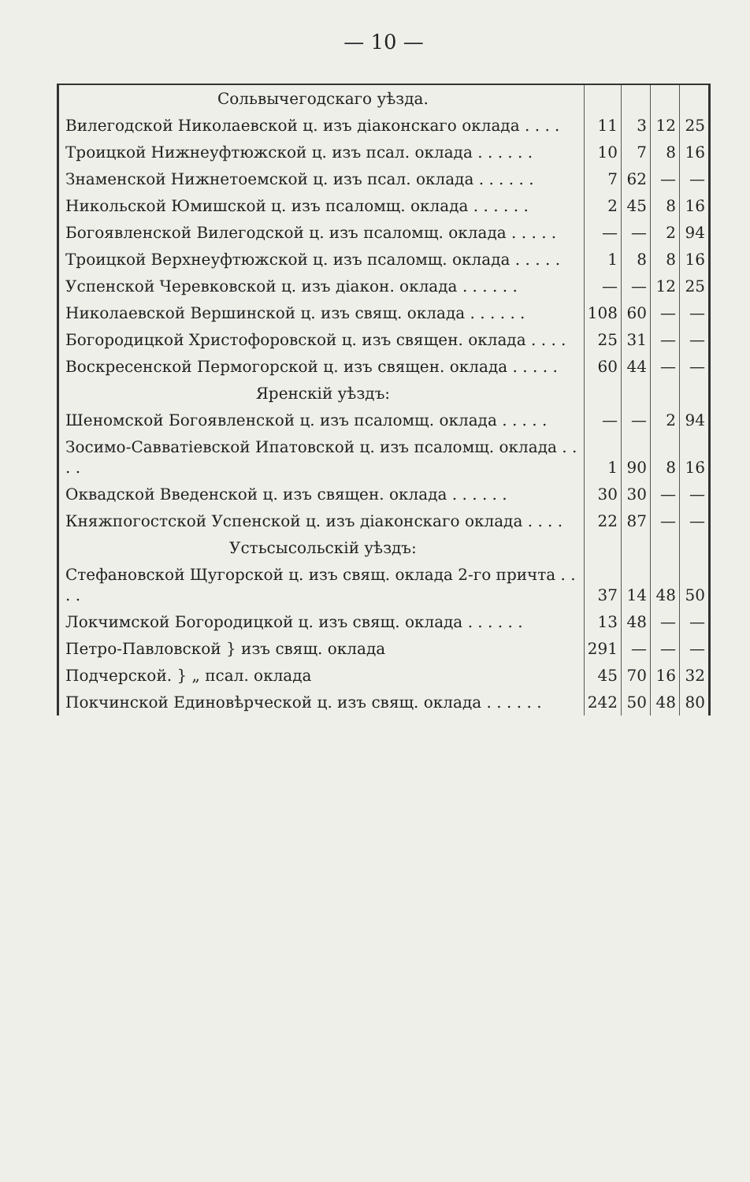— 10 —
| Сольвычегодскаго уѣзда. | | | | |
| Вилегодской Николаевской ц. изъ діаконскаго оклада . . . . | 11 | 3 | 12 | 25 |
| Троицкой Нижнеуфтюжской ц. изъ псал. оклада . . . . . . | 10 | 7 | 8 | 16 |
| Знаменской Нижнетоемской ц. изъ псал. оклада . . . . . . | 7 | 62 | — | — |
| Никольской Юмишской ц. изъ псаломщ. оклада . . . . . . | 2 | 45 | 8 | 16 |
| Богоявленской Вилегодской ц. изъ псаломщ. оклада . . . . . | — | — | 2 | 94 |
| Троицкой Верхнеуфтюжской ц. изъ псаломщ. оклада . . . . . | 1 | 8 | 8 | 16 |
| Успенской Черевковской ц. изъ діакон. оклада . . . . . . | — | — | 12 | 25 |
| Николаевской Вершинской ц. изъ свящ. оклада . . . . . . | 108 | 60 | — | — |
| Богородицкой Христофоровской ц. изъ священ. оклада . . . . | 25 | 31 | — | — |
| Воскресенской Пермогорской ц. изъ священ. оклада . . . . . | 60 | 44 | — | — |
| Яренскій уѣздъ: | | | | |
| Шеномской Богоявленской ц. изъ псаломщ. оклада . . . . . | — | — | 2 | 94 |
| Зосимо-Савватіевской Ипатовской ц. изъ псаломщ. оклада . . . . | 1 | 90 | 8 | 16 |
| Оквадской Введенской ц. изъ священ. оклада . . . . . . | 30 | 30 | — | — |
| Княжпогостской Успенской ц. изъ діаконскаго оклада . . . . | 22 | 87 | — | — |
| Устьсысольскій уѣздъ: | | | | |
| Стефановской Щугорской ц. изъ свящ. оклада 2-го причта . . . . | 37 | 14 | 48 | 50 |
| Локчимской Богородицкой ц. изъ свящ. оклада . . . . . . | 13 | 48 | — | — |
| Петро-Павловской } изъ свящ. оклада | 291 | — | — | — |
| Подчерской. } „ псал. оклада | 45 | 70 | 16 | 32 |
| Покчинской Единовѣрческой ц. изъ свящ. оклада . . . . . . | 242 | 50 | 48 | 80 |